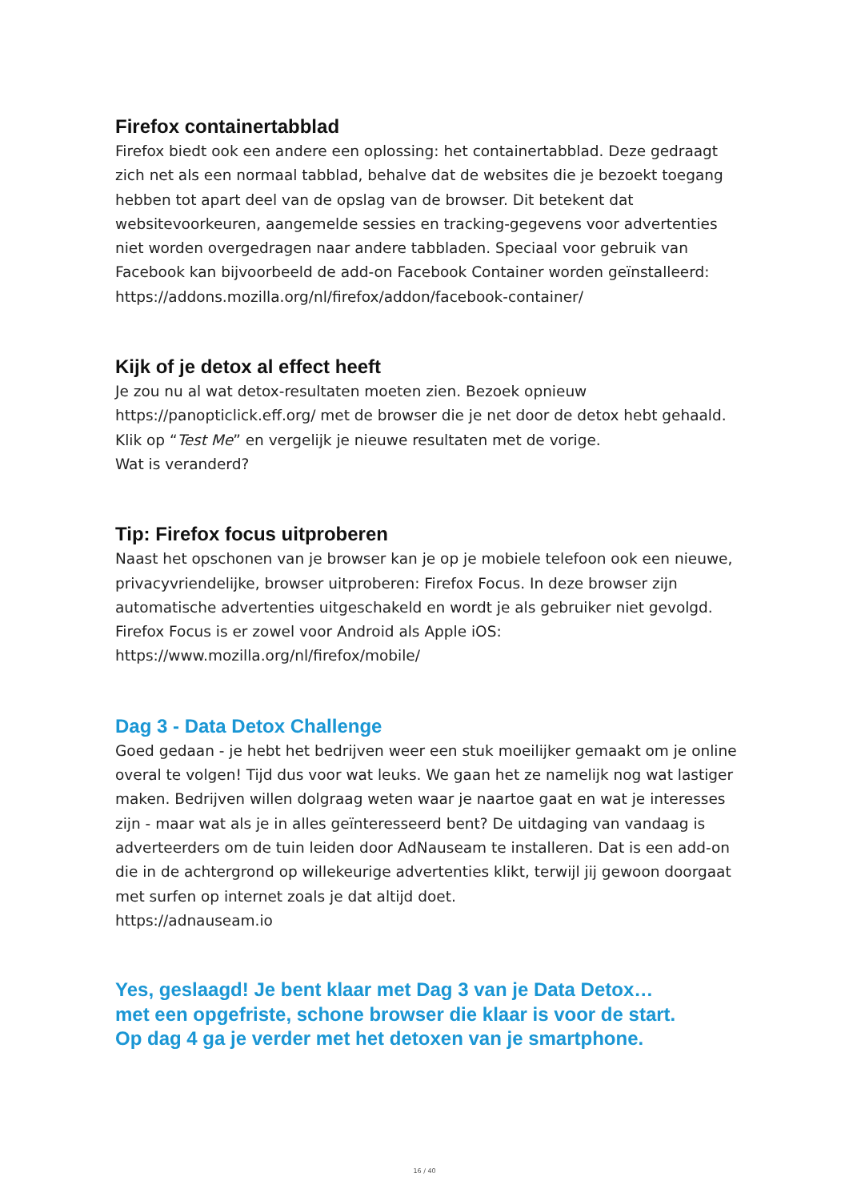Firefox containertabblad
Firefox biedt ook een andere een oplossing: het containertabblad. Deze gedraagt zich net als een normaal tabblad, behalve dat de websites die je bezoekt toegang hebben tot apart deel van de opslag van de browser. Dit betekent dat websitevoorkeuren, aangemelde sessies en tracking-gegevens voor advertenties niet worden overgedragen naar andere tabbladen. Speciaal voor gebruik van Facebook kan bijvoorbeeld de add-on Facebook Container worden geïnstalleerd: https://addons.mozilla.org/nl/firefox/addon/facebook-container/
Kijk of je detox al effect heeft
Je zou nu al wat detox-resultaten moeten zien. Bezoek opnieuw https://panopticlick.eff.org/ met de browser die je net door de detox hebt gehaald. Klik op “Test Me” en vergelijk je nieuwe resultaten met de vorige.
Wat is veranderd?
Tip: Firefox focus uitproberen
Naast het opschonen van je browser kan je op je mobiele telefoon ook een nieuwe, privacyvriendelijke, browser uitproberen: Firefox Focus. In deze browser zijn automatische advertenties uitgeschakeld en wordt je als gebruiker niet gevolgd. Firefox Focus is er zowel voor Android als Apple iOS: https://www.mozilla.org/nl/firefox/mobile/
Dag 3 - Data Detox Challenge
Goed gedaan - je hebt het bedrijven weer een stuk moeilijker gemaakt om je online overal te volgen! Tijd dus voor wat leuks. We gaan het ze namelijk nog wat lastiger maken. Bedrijven willen dolgraag weten waar je naartoe gaat en wat je interesses zijn - maar wat als je in alles geïnteresseerd bent? De uitdaging van vandaag is adverteerders om de tuin leiden door AdNauseam te installeren. Dat is een add-on die in de achtergrond op willekeurige advertenties klikt, terwijl jij gewoon doorgaat met surfen op internet zoals je dat altijd doet.
https://adnauseam.io
Yes, geslaagd! Je bent klaar met Dag 3 van je Data Detox…
met een opgefriste, schone browser die klaar is voor de start.
Op dag 4 ga je verder met het detoxen van je smartphone.
16 / 40